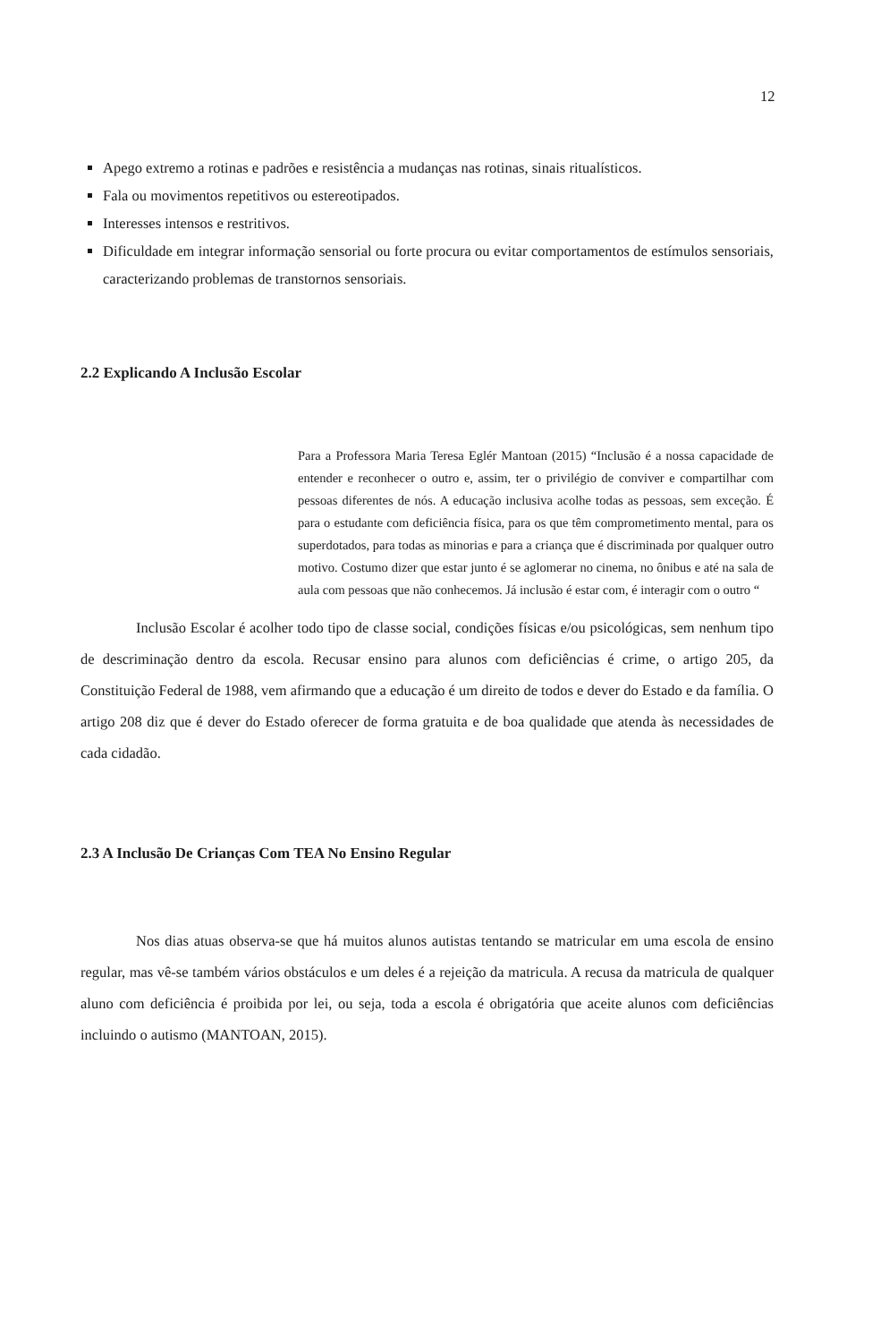12
Apego extremo a rotinas e padrões e resistência a mudanças nas rotinas, sinais ritualísticos.
Fala ou movimentos repetitivos ou estereotipados.
Interesses intensos e restritivos.
Dificuldade em integrar informação sensorial ou forte procura ou evitar comportamentos de estímulos sensoriais, caracterizando problemas de transtornos sensoriais.
2.2 Explicando A Inclusão Escolar
Para a Professora Maria Teresa Eglér Mantoan (2015) “Inclusão é a nossa capacidade de entender e reconhecer o outro e, assim, ter o privilégio de conviver e compartilhar com pessoas diferentes de nós. A educação inclusiva acolhe todas as pessoas, sem exceção. É para o estudante com deficiência física, para os que têm comprometimento mental, para os superdotados, para todas as minorias e para a criança que é discriminada por qualquer outro motivo. Costumo dizer que estar junto é se aglomerar no cinema, no ônibus e até na sala de aula com pessoas que não conhecemos. Já inclusão é estar com, é interagir com o outro “
Inclusão Escolar é acolher todo tipo de classe social, condições físicas e/ou psicológicas, sem nenhum tipo de descriminação dentro da escola. Recusar ensino para alunos com deficiências é crime, o artigo 205, da Constituição Federal de 1988, vem afirmando que a educação é um direito de todos e dever do Estado e da família. O artigo 208 diz que é dever do Estado oferecer de forma gratuita e de boa qualidade que atenda às necessidades de cada cidadão.
2.3 A Inclusão De Crianças Com TEA No Ensino Regular
Nos dias atuas observa-se que há muitos alunos autistas tentando se matricular em uma escola de ensino regular, mas vê-se também vários obstáculos e um deles é a rejeição da matricula. A recusa da matricula de qualquer aluno com deficiência é proibida por lei, ou seja, toda a escola é obrigatória que aceite alunos com deficiências incluindo o autismo (MANTOAN, 2015).